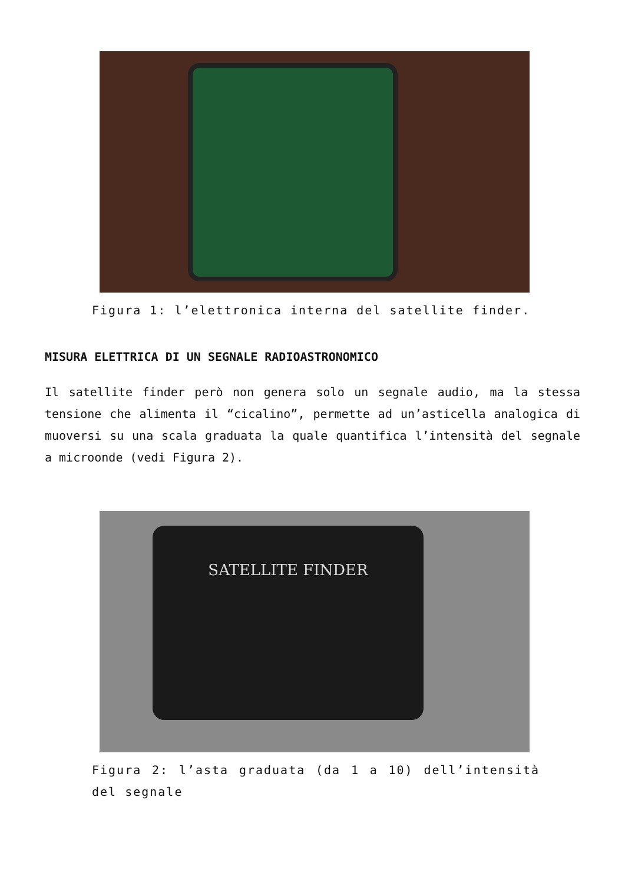Figura 1: l’elettronica interna del satellite finder.
MISURA ELETTRICA DI UN SEGNALE RADIOASTRONOMICO
Il satellite finder però non genera solo un segnale audio, ma la stessa tensione che alimenta il “cicalino”, permette ad un’asticella analogica di muoversi su una scala graduata la quale quantifica l’intensità del segnale a microonde (vedi Figura 2).
SATELLITE FINDER
Figura 2: l’asta graduata (da 1 a 10) dell’intensità del segnale